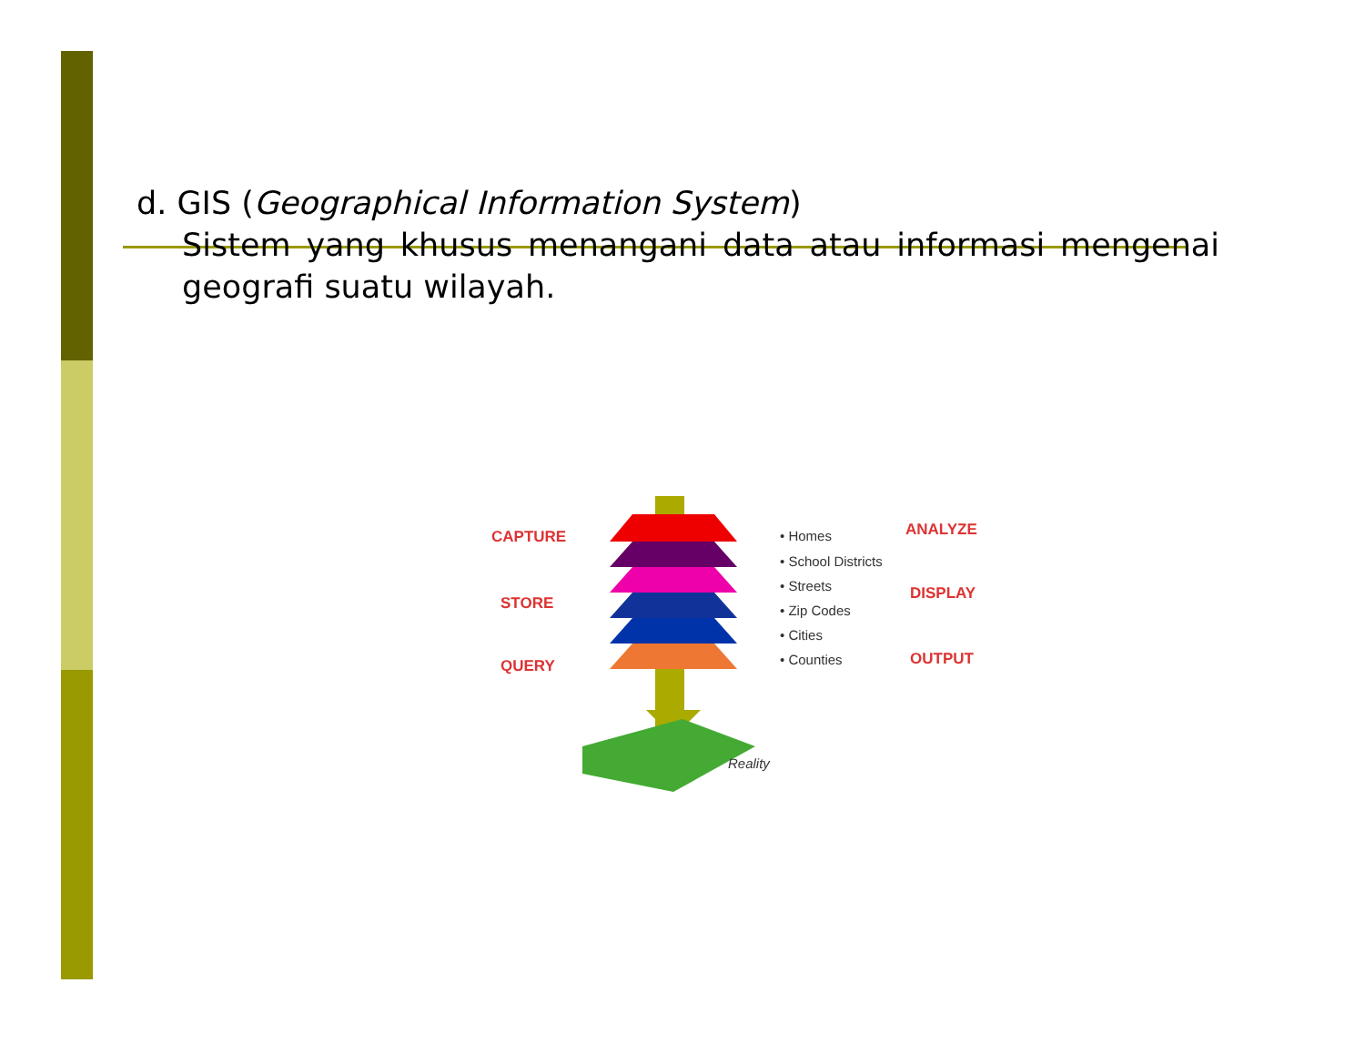d. GIS (Geographical Information System)
Sistem yang khusus menangani data atau informasi mengenai geografi suatu wilayah.
CAPTURE
STORE
QUERY
ANALYZE
DISPLAY
OUTPUT
• Homes
• School Districts
• Streets
• Zip Codes
• Cities
• Counties
Reality